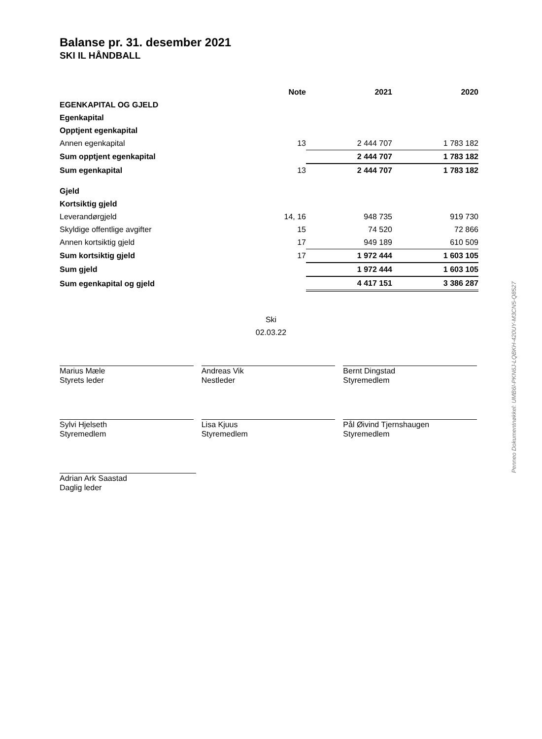Balanse pr. 31. desember 2021
SKI IL HÅNDBALL
| | Note | 2021 | 2020 |
| EGENKAPITAL OG GJELD | | | |
| Egenkapital | | | |
| Opptjent egenkapital | | | |
| Annen egenkapital | 13 | 2 444 707 | 1 783 182 |
| Sum opptjent egenkapital | | 2 444 707 | 1 783 182 |
| Sum egenkapital | 13 | 2 444 707 | 1 783 182 |
| Gjeld | | | |
| Kortsiktig gjeld | | | |
| Leverandørgjeld | 14, 16 | 948 735 | 919 730 |
| Skyldige offentlige avgifter | 15 | 74 520 | 72 866 |
| Annen kortsiktig gjeld | 17 | 949 189 | 610 509 |
| Sum kortsiktig gjeld | 17 | 1 972 444 | 1 603 105 |
| Sum gjeld | | 1 972 444 | 1 603 105 |
| Sum egenkapital og gjeld | | 4 417 151 | 3 386 287 |
Ski
02.03.22
Marius Mæle
Styrets leder
Andreas Vik
Nestleder
Bernt Dingstad
Styremedlem
Sylvi Hjelseth
Styremedlem
Lisa Kjuus
Styremedlem
Pål Øivind Tjernshaugen
Styremedlem
Adrian Ark Saastad
Daglig leder
Penneo Dokumentnøkkel: UMB6I-PKN6J-LQBKH-420UY-M3CN5-Q8527